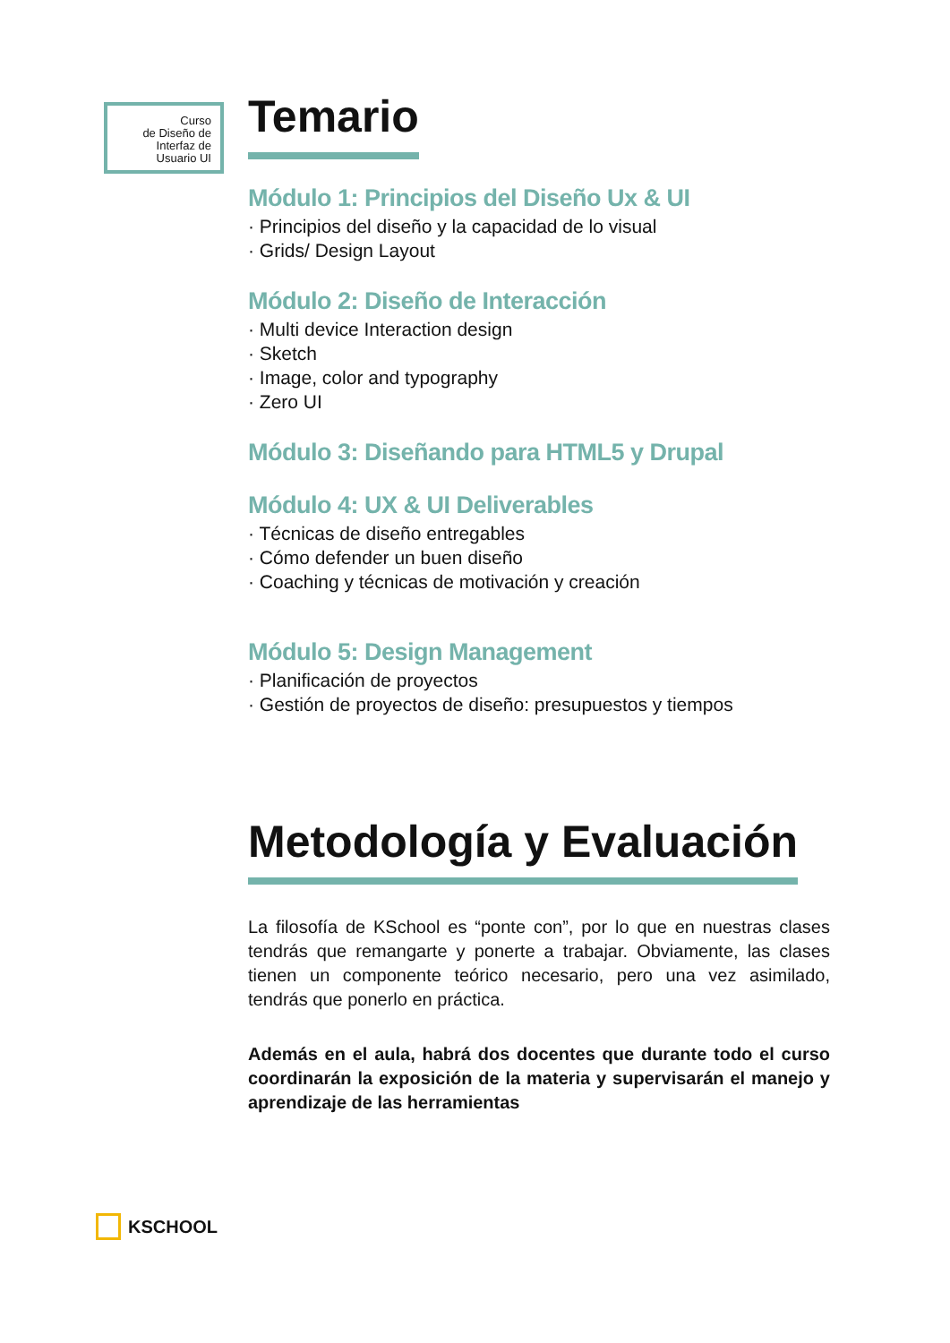Curso
de Diseño de
Interfaz de
Usuario UI
Temario
Módulo 1: Principios del Diseño Ux & UI
· Principios del diseño y la capacidad de lo visual
· Grids/ Design Layout
Módulo 2: Diseño de Interacción
· Multi device Interaction design
· Sketch
· Image, color and typography
· Zero UI
Módulo 3: Diseñando para HTML5 y Drupal
Módulo 4: UX & UI Deliverables
· Técnicas de diseño entregables
· Cómo defender un buen diseño
· Coaching y técnicas de motivación y creación
Módulo 5: Design Management
· Planificación de proyectos
· Gestión de proyectos de diseño: presupuestos y tiempos
Metodología y Evaluación
La filosofía de KSchool es “ponte con”, por lo que en nuestras clases tendrás que remangarte y ponerte a trabajar. Obviamente, las clases tienen un componente teórico necesario, pero una vez asimilado, tendrás que ponerlo en práctica.
Además en el aula, habrá dos docentes que durante todo el curso coordinarán la exposición de la materia y supervisarán el manejo y aprendizaje de las herramientas
KSCHOOL